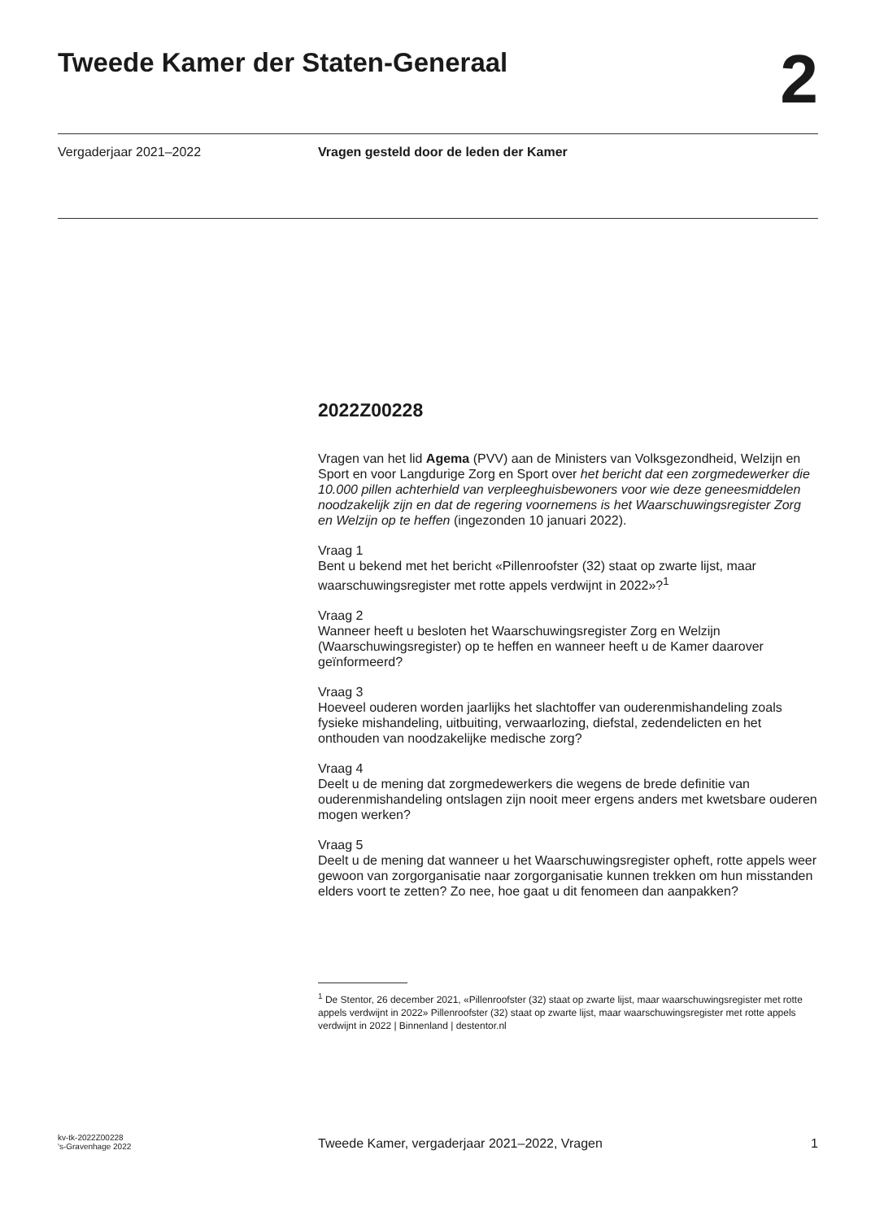Tweede Kamer der Staten-Generaal
2
Vergaderjaar 2021–2022 Vragen gesteld door de leden der Kamer
2022Z00228
Vragen van het lid Agema (PVV) aan de Ministers van Volksgezondheid, Welzijn en Sport en voor Langdurige Zorg en Sport over het bericht dat een zorgmedewerker die 10.000 pillen achterhield van verpleeghuisbewoners voor wie deze geneesmiddelen noodzakelijk zijn en dat de regering voornemens is het Waarschuwingsregister Zorg en Welzijn op te heffen (ingezonden 10 januari 2022).
Vraag 1
Bent u bekend met het bericht «Pillenroofster (32) staat op zwarte lijst, maar waarschuwingsregister met rotte appels verdwijnt in 2022»?<sup>1</sup>
Vraag 2
Wanneer heeft u besloten het Waarschuwingsregister Zorg en Welzijn (Waarschuwingsregister) op te heffen en wanneer heeft u de Kamer daarover geïnformeerd?
Vraag 3
Hoeveel ouderen worden jaarlijks het slachtoffer van ouderenmishandeling zoals fysieke mishandeling, uitbuiting, verwaarlozing, diefstal, zedendelicten en het onthouden van noodzakelijke medische zorg?
Vraag 4
Deelt u de mening dat zorgmedewerkers die wegens de brede definitie van ouderenmishandeling ontslagen zijn nooit meer ergens anders met kwetsbare ouderen mogen werken?
Vraag 5
Deelt u de mening dat wanneer u het Waarschuwingsregister opheft, rotte appels weer gewoon van zorgorganisatie naar zorgorganisatie kunnen trekken om hun misstanden elders voort te zetten? Zo nee, hoe gaat u dit fenomeen dan aanpakken?
<sup>1</sup> De Stentor, 26 december 2021, «Pillenroofster (32) staat op zwarte lijst, maar waarschuwingsregister met rotte appels verdwijnt in 2022» Pillenroofster (32) staat op zwarte lijst, maar waarschuwingsregister met rotte appels verdwijnt in 2022 | Binnenland | destentor.nl
kv-tk-2022Z00228
's-Gravenhage 2022
Tweede Kamer, vergaderjaar 2021–2022, Vragen
1